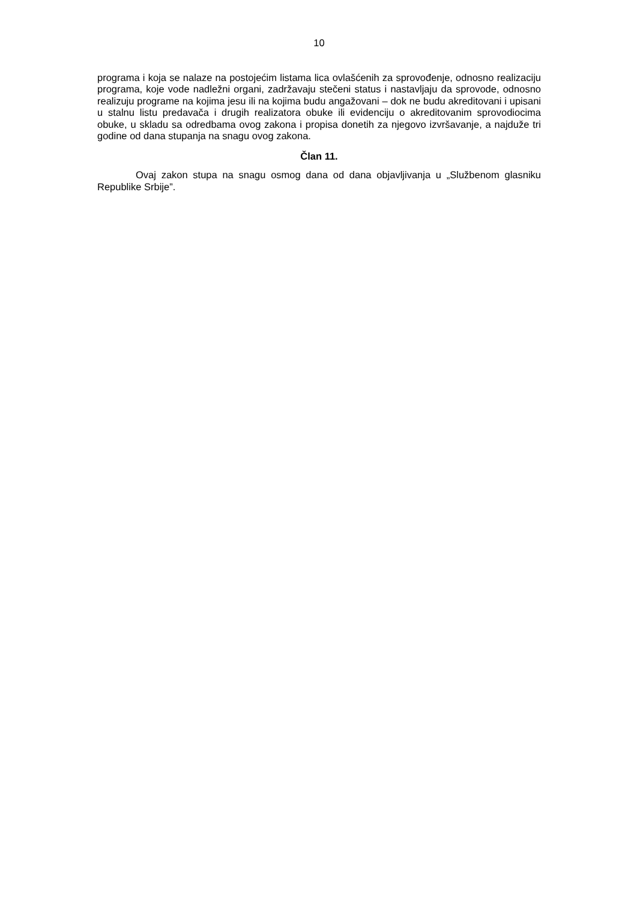10
programa i koja se nalaze na postojećim listama lica ovlašćenih za sprovođenje, odnosno realizaciju programa, koje vode nadležni organi, zadržavaju stečeni status i nastavljaju da sprovode, odnosno realizuju programe na kojima jesu ili na kojima budu angažovani – dok ne budu akreditovani i upisani u stalnu listu predavača i drugih realizatora obuke ili evidenciju o akreditovanim sprovodiocima obuke, u skladu sa odredbama ovog zakona i propisa donetih za njegovo izvršavanje, a najduže tri godine od dana stupanja na snagu ovog zakona.
Član 11.
Ovaj zakon stupa na snagu osmog dana od dana objavljivanja u „Službenom glasniku Republike Srbije”.